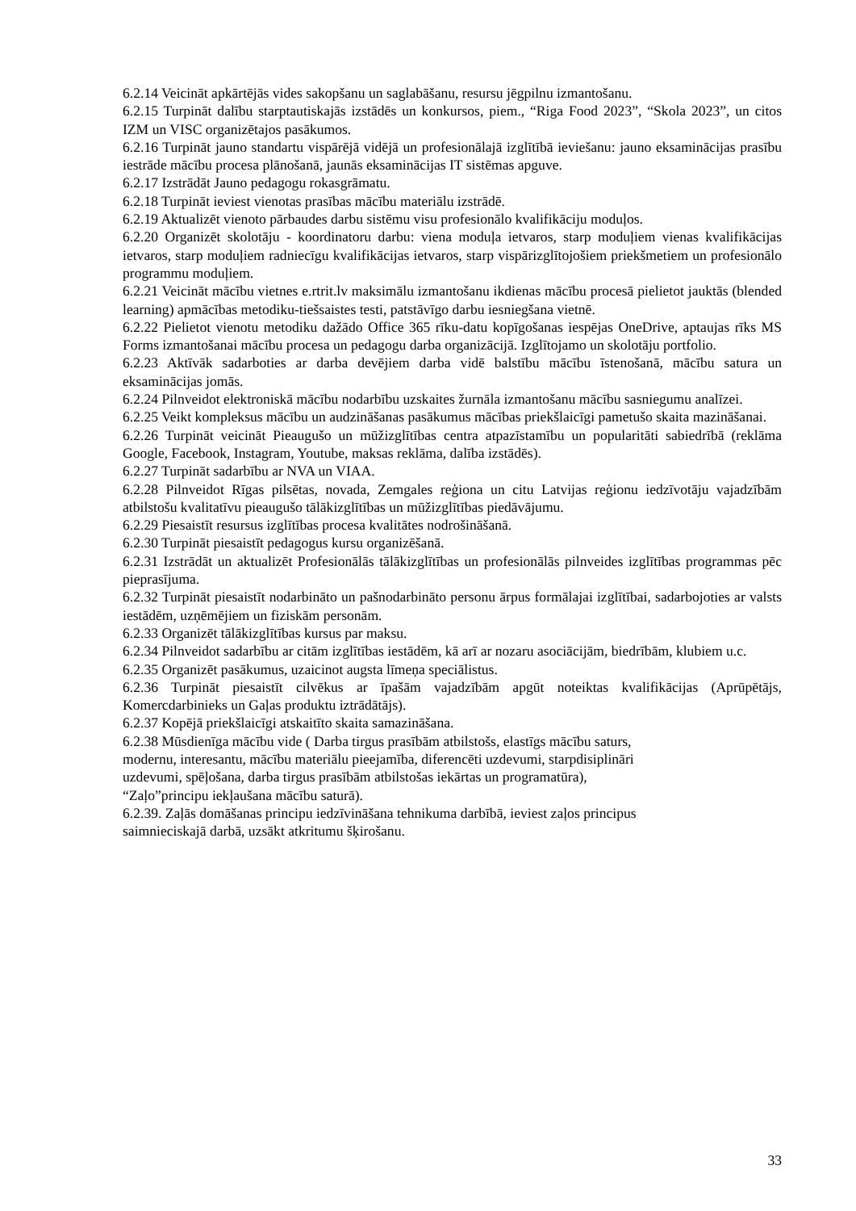6.2.14 Veicināt apkārtējās vides sakopšanu un saglabāšanu, resursu jēgpilnu izmantošanu.
6.2.15 Turpināt dalību starptautiskajās izstādēs un konkursos, piem., “Riga Food 2023”, “Skola 2023”, un citos IZM un VISC organizētajos pasākumos.
6.2.16 Turpināt jauno standartu vispārējā vidējā un profesionālajā izglītībā ieviešanu: jauno eksaminācijas prasību iestrāde mācību procesa plānošanā, jaunās eksaminācijas IT sistēmas apguve.
6.2.17 Izstrādāt Jauno pedagogu rokasgrāmatu.
6.2.18 Turpināt ieviest vienotas prasības mācību materiālu izstrādē.
6.2.19 Aktualizēt vienoto pārbaudes darbu sistēmu visu profesionālo kvalifikāciju moduļos.
6.2.20 Organizēt skolotāju - koordinatoru darbu: viena moduļa ietvaros, starp moduļiem vienas kvalifikācijas ietvaros, starp moduļiem radniecīgu kvalifikācijas ietvaros, starp vispārizglītojošiem priekšmetiem un profesionālo programmu moduļiem.
6.2.21 Veicināt mācību vietnes e.rtrit.lv maksimālu izmantošanu ikdienas mācību procesā pielietot jauktās (blended learning) apmācības metodiku-tiešsaistes testi, patstāvīgo darbu iesniegšana vietnē.
6.2.22 Pielietot vienotu metodiku dažādo Office 365 rīku-datu kopīgošanas iespējas OneDrive, aptaujas rīks MS Forms izmantošanai mācību procesa un pedagogu darba organizācijā. Izglītojamo un skolotāju portfolio.
6.2.23 Aktīvāk sadarboties ar darba devējiem darba vidē balstību mācību īstenošanā, mācību satura un eksaminācijas jomās.
6.2.24 Pilnveidot elektroniskā mācību nodarbību uzskaites žurnāla izmantošanu mācību sasniegumu analīzei.
6.2.25 Veikt kompleksus mācību un audzināšanas pasākumus mācības priekšlaicīgi pametušo skaita mazināšanai.
6.2.26 Turpināt veicināt Pieaugušo un mūžizglītības centra atpazīstamību un popularitāti sabiedrībā (reklāma Google, Facebook, Instagram, Youtube, maksas reklāma, dalība izstādēs).
6.2.27 Turpināt sadarbību ar NVA un VIAA.
6.2.28 Pilnveidot Rīgas pilsētas, novada, Zemgales reģiona un citu Latvijas reģionu iedzīvotāju vajadzībām atbilstošu kvalitatīvu pieaugušo tālākizglītības un mūžizglītības piedāvājumu.
6.2.29 Piesaistīt resursus izglītības procesa kvalitātes nodrošināšanā.
6.2.30 Turpināt piesaistīt pedagogus kursu organizēšanā.
6.2.31 Izstrādāt un aktualizēt Profesionālās tālākizglītības un profesionālās pilnveides izglītības programmas pēc pieprasījuma.
6.2.32 Turpināt piesaistīt nodarbināto un pašnodarbināto personu ārpus formālajai izglītībai, sadarbojoties ar valsts iestādēm, uzņēmējiem un fiziskām personām.
6.2.33 Organizēt tālākizglītības kursus par maksu.
6.2.34 Pilnveidot sadarbību ar citām izglītības iestādēm, kā arī ar nozaru asociācijām, biedrībām, klubiem u.c.
6.2.35 Organizēt pasākumus, uzaicinot augsta līmeņa speciālistus.
6.2.36 Turpināt piesaistīt cilvēkus ar īpašām vajadzībām apgūt noteiktas kvalifikācijas (Aprūpētājs, Komercdarbinieks un Gaļas produktu iztrādātājs).
6.2.37 Kopējā priekšlaicīgi atskaitīto skaita samazināšana.
6.2.38 Mūsdienīga mācību vide ( Darba tirgus prasībām atbilstošs, elastīgs mācību saturs,
modernu, interesantu, mācību materiālu pieejamība, diferencēti uzdevumi, starpdisiplināri
uzdevumi, spēļošana, darba tirgus prasībām atbilstošas iekārtas un programatūra),
“Zaļo”principu iekļaušana mācību saturā).
6.2.39. Zaļās domāšanas principu iedzīvināšana tehnikuma darbībā, ieviest zaļos principus
saimnieciskajā darbā, uzsākt atkritumu šķirošanu.
33